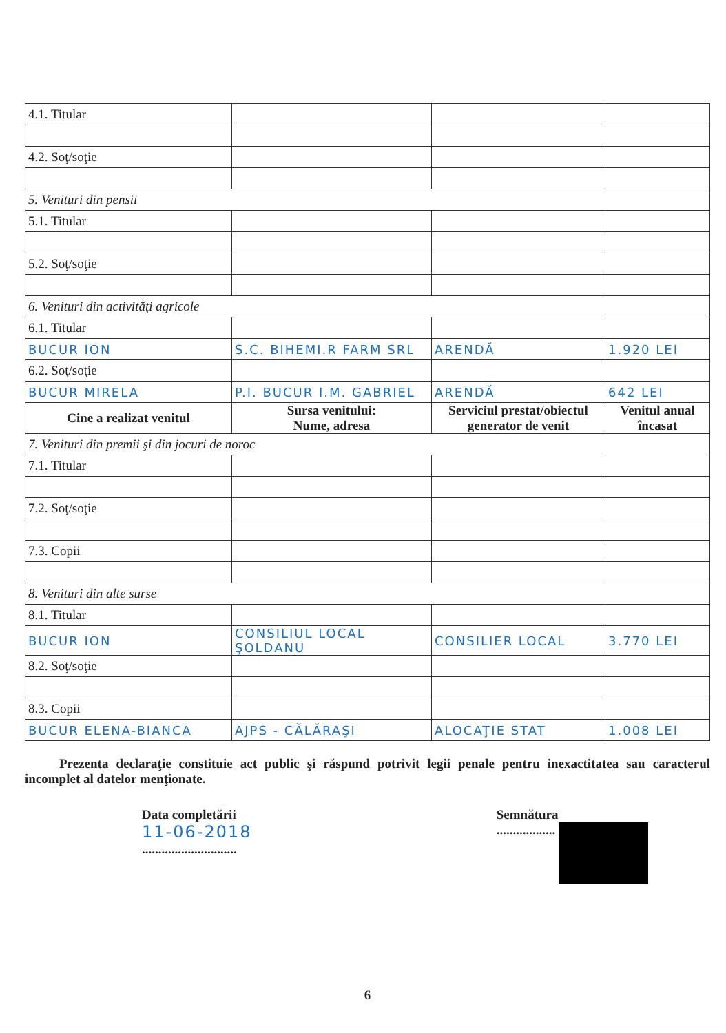| 4.1. Titular | | | |
| 4.2. Soţ/soţie | | | |
| 5. Venituri din pensii | | | |
| 5.1. Titular | | | |
| 5.2. Soţ/soţie | | | |
| 6. Venituri din activităţi agricole | | | |
| 6.1. Titular | | | |
| BUCUR ION | S.C. BIHEMI.R FARM SRL | ARENDĂ | 1.920 LEI |
| 6.2. Soţ/soţie | | | |
| BUCUR MIRELA | P.I. BUCUR I.M. GABRIEL | ARENDĂ | 642 LEI |
| Cine a realizat venitul | Sursa venitului: Nume, adresa | Serviciul prestat/obiectul generator de venit | Venitul anual încasat |
| 7. Venituri din premii şi din jocuri de noroc | | | |
| 7.1. Titular | | | |
| 7.2. Soţ/soţie | | | |
| 7.3. Copii | | | |
| 8. Venituri din alte surse | | | |
| 8.1. Titular | | | |
| BUCUR ION | CONSILIUL LOCAL ŞOLDANU | CONSILIER LOCAL | 3.770 LEI |
| 8.2. Soţ/soţie | | | |
| 8.3. Copii | | | |
| BUCUR ELENA-BIANCA | AJPS - CĂLĂRAŞI | ALOCAŢIE STAT | 1.008 LEI |
Prezenta declaraţie constituie act public şi răspund potrivit legii penale pentru inexactitatea sau caracterul incomplet al datelor menţionate.
Data completării
11-06-2018
.............................
Semnătura
..................
6